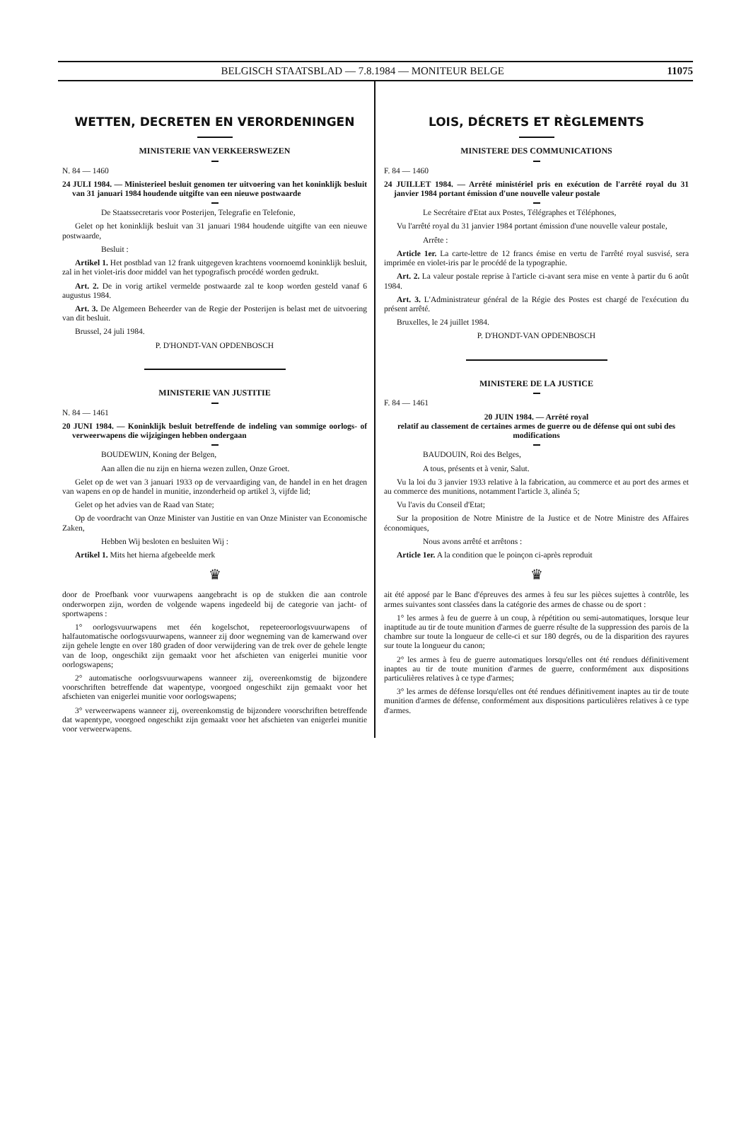BELGISCH STAATSBLAD — 7.8.1984 — MONITEUR BELGE 11075
WETTEN, DECRETEN EN VERORDENINGEN
MINISTERIE VAN VERKEERSWEZEN
N. 84 — 1460
24 JULI 1984. — Ministerieel besluit genomen ter uitvoering van het koninklijk besluit van 31 januari 1984 houdende uitgifte van een nieuwe postwaarde
De Staatssecretaris voor Posterijen, Telegrafie en Telefonie,
Gelet op het koninklijk besluit van 31 januari 1984 houdende uitgifte van een nieuwe postwaarde,
Besluit :
Artikel 1. Het postblad van 12 frank uitgegeven krachtens voornoemd koninklijk besluit, zal in het violet-iris door middel van het typografisch procédé worden gedrukt.
Art. 2. De in vorig artikel vermelde postwaarde zal te koop worden gesteld vanaf 6 augustus 1984.
Art. 3. De Algemeen Beheerder van de Regie der Posterijen is belast met de uitvoering van dit besluit.
Brussel, 24 juli 1984.
P. D'HONDT-VAN OPDENBOSCH
MINISTERIE VAN JUSTITIE
N. 84 — 1461
20 JUNI 1984. — Koninklijk besluit betreffende de indeling van sommige oorlogs- of verweerwapens die wijzigingen hebben ondergaan
BOUDEWIJN, Koning der Belgen,
Aan allen die nu zijn en hierna wezen zullen, Onze Groet.
Gelet op de wet van 3 januari 1933 op de vervaardiging van, de handel in en het dragen van wapens en op de handel in munitie, inzonderheid op artikel 3, vijfde lid;
Gelet op het advies van de Raad van State;
Op de voordracht van Onze Minister van Justitie en van Onze Minister van Economische Zaken,
Hebben Wij besloten en besluiten Wij :
Artikel 1. Mits het hierna afgebeelde merk
♛
door de Proefbank voor vuurwapens aangebracht is op de stukken die aan controle onderworpen zijn, worden de volgende wapens ingedeeld bij de categorie van jacht- of sportwapens :
1° oorlogsvuurwapens met één kogelschot, repeteeroorlogsvuurwapens of halfautomatische oorlogsvuurwapens, wanneer zij door wegneming van de kamerwand over zijn gehele lengte en over 180 graden of door verwijdering van de trek over de gehele lengte van de loop, ongeschikt zijn gemaakt voor het afschieten van enigerlei munitie voor oorlogswapens;
2° automatische oorlogsvuurwapens wanneer zij, overeenkomstig de bijzondere voorschriften betreffende dat wapentype, voorgoed ongeschikt zijn gemaakt voor het afschieten van enigerlei munitie voor oorlogswapens;
3° verweerwapens wanneer zij, overeenkomstig de bijzondere voorschriften betreffende dat wapentype, voorgoed ongeschikt zijn gemaakt voor het afschieten van enigerlei munitie voor verweerwapens.
LOIS, DÉCRETS ET RÈGLEMENTS
MINISTERE DES COMMUNICATIONS
F. 84 — 1460
24 JUILLET 1984. — Arrêté ministériel pris en exécution de l'arrêté royal du 31 janvier 1984 portant émission d'une nouvelle valeur postale
Le Secrétaire d'Etat aux Postes, Télégraphes et Téléphones,
Vu l'arrêté royal du 31 janvier 1984 portant émission d'une nouvelle valeur postale,
Arrête :
Article 1er. La carte-lettre de 12 francs émise en vertu de l'arrêté royal susvisé, sera imprimée en violet-iris par le procédé de la typographie.
Art. 2. La valeur postale reprise à l'article ci-avant sera mise en vente à partir du 6 août 1984.
Art. 3. L'Administrateur général de la Régie des Postes est chargé de l'exécution du présent arrêté.
Bruxelles, le 24 juillet 1984.
P. D'HONDT-VAN OPDENBOSCH
MINISTERE DE LA JUSTICE
F. 84 — 1461
20 JUIN 1984. — Arrêté royal
relatif au classement de certaines armes de guerre ou de défense qui ont subi des modifications
BAUDOUIN, Roi des Belges,
A tous, présents et à venir, Salut.
Vu la loi du 3 janvier 1933 relative à la fabrication, au commerce et au port des armes et au commerce des munitions, notamment l'article 3, alinéa 5;
Vu l'avis du Conseil d'Etat;
Sur la proposition de Notre Ministre de la Justice et de Notre Ministre des Affaires économiques,
Nous avons arrêté et arrêtons :
Article 1er. A la condition que le poinçon ci-après reproduit
♛
ait été apposé par le Banc d'épreuves des armes à feu sur les pièces sujettes à contrôle, les armes suivantes sont classées dans la catégorie des armes de chasse ou de sport :
1° les armes à feu de guerre à un coup, à répétition ou semi-automatiques, lorsque leur inaptitude au tir de toute munition d'armes de guerre résulte de la suppression des parois de la chambre sur toute la longueur de celle-ci et sur 180 degrés, ou de la disparition des rayures sur toute la longueur du canon;
2° les armes à feu de guerre automatiques lorsqu'elles ont été rendues définitivement inaptes au tir de toute munition d'armes de guerre, conformément aux dispositions particulières relatives à ce type d'armes;
3° les armes de défense lorsqu'elles ont été rendues définitivement inaptes au tir de toute munition d'armes de défense, conformément aux dispositions particulières relatives à ce type d'armes.